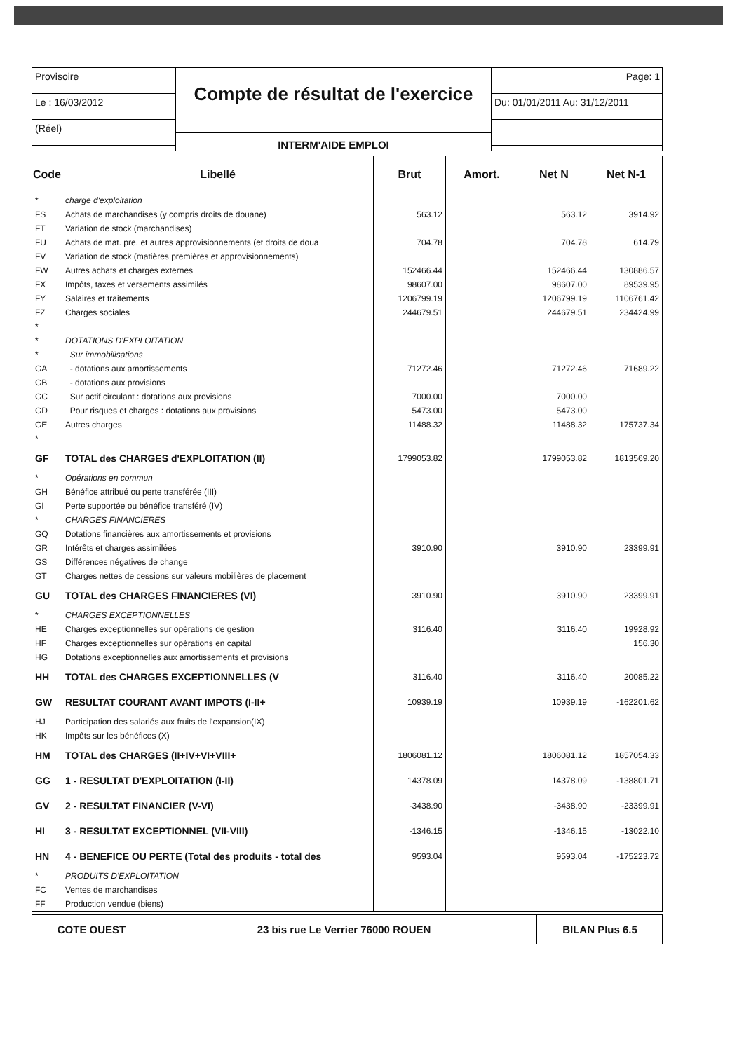Provisoire
Le : 16/03/2012
(Réel)
Compte de résultat de l'exercice
INTERM'AIDE EMPLOI
Page: 1
Du: 01/01/2011 Au: 31/12/2011
| Code | Libellé | Brut | Amort. | Net N | Net N-1 |
| --- | --- | --- | --- | --- | --- |
| * | charge d'exploitation | | | | |
| FS | Achats de marchandises (y compris droits de douane) | 563.12 | | 563.12 | 3914.92 |
| FT | Variation de stock (marchandises) | | | | |
| FU | Achats de mat. pre. et autres approvisionnements (et droits de doua | 704.78 | | 704.78 | 614.79 |
| FV | Variation de stock (matières premières et approvisionnements) | | | | |
| FW | Autres achats et charges externes | 152466.44 | | 152466.44 | 130886.57 |
| FX | Impôts, taxes et versements assimilés | 98607.00 | | 98607.00 | 89539.95 |
| FY | Salaires et traitements | 1206799.19 | | 1206799.19 | 1106761.42 |
| FZ | Charges sociales | 244679.51 | | 244679.51 | 234424.99 |
| * | | | | | |
| * | DOTATIONS D'EXPLOITATION | | | | |
| * | Sur immobilisations | | | | |
| GA | - dotations aux amortissements | 71272.46 | | 71272.46 | 71689.22 |
| GB | - dotations aux provisions | | | | |
| GC | Sur actif circulant : dotations aux provisions | 7000.00 | | 7000.00 | |
| GD | Pour risques et charges : dotations aux provisions | 5473.00 | | 5473.00 | |
| GE | Autres charges | 11488.32 | | 11488.32 | 175737.34 |
| * | | | | | |
| GF | TOTAL des CHARGES d'EXPLOITATION (II) | 1799053.82 | | 1799053.82 | 1813569.20 |
| * | Opérations en commun | | | | |
| GH | Bénéfice attribué ou perte transférée (III) | | | | |
| GI | Perte supportée ou bénéfice transféré (IV) | | | | |
| * | CHARGES FINANCIERES | | | | |
| GQ | Dotations financières aux amortissements et provisions | | | | |
| GR | Intérêts et charges assimilées | 3910.90 | | 3910.90 | 23399.91 |
| GS | Différences négatives de change | | | | |
| GT | Charges nettes de cessions sur valeurs mobilières de placement | | | | |
| GU | TOTAL des CHARGES FINANCIERES (VI) | 3910.90 | | 3910.90 | 23399.91 |
| * | CHARGES EXCEPTIONNELLES | | | | |
| HE | Charges exceptionnelles sur opérations de gestion | 3116.40 | | 3116.40 | 19928.92 |
| HF | Charges exceptionnelles sur opérations en capital | | | | 156.30 |
| HG | Dotations exceptionnelles aux amortissements et provisions | | | | |
| HH | TOTAL des CHARGES EXCEPTIONNELLES (V | 3116.40 | | 3116.40 | 20085.22 |
| GW | RESULTAT COURANT AVANT IMPOTS (I-II+ | 10939.19 | | 10939.19 | -162201.62 |
| HJ | Participation des salariés aux fruits de l'expansion(IX) | | | | |
| HK | Impôts sur les bénéfices (X) | | | | |
| HM | TOTAL des CHARGES (II+IV+VI+VIII+ | 1806081.12 | | 1806081.12 | 1857054.33 |
| GG | 1 - RESULTAT D'EXPLOITATION (I-II) | 14378.09 | | 14378.09 | -138801.71 |
| GV | 2 - RESULTAT FINANCIER (V-VI) | -3438.90 | | -3438.90 | -23399.91 |
| HI | 3 - RESULTAT EXCEPTIONNEL (VII-VIII) | -1346.15 | | -1346.15 | -13022.10 |
| HN | 4 - BENEFICE OU PERTE (Total des produits - total des | 9593.04 | | 9593.04 | -175223.72 |
| * | PRODUITS D'EXPLOITATION | | | | |
| FC | Ventes de marchandises | | | | |
| FF | Production vendue (biens) | | | | |
COTE OUEST
23 bis rue Le Verrier 76000 ROUEN
BILAN Plus 6.5